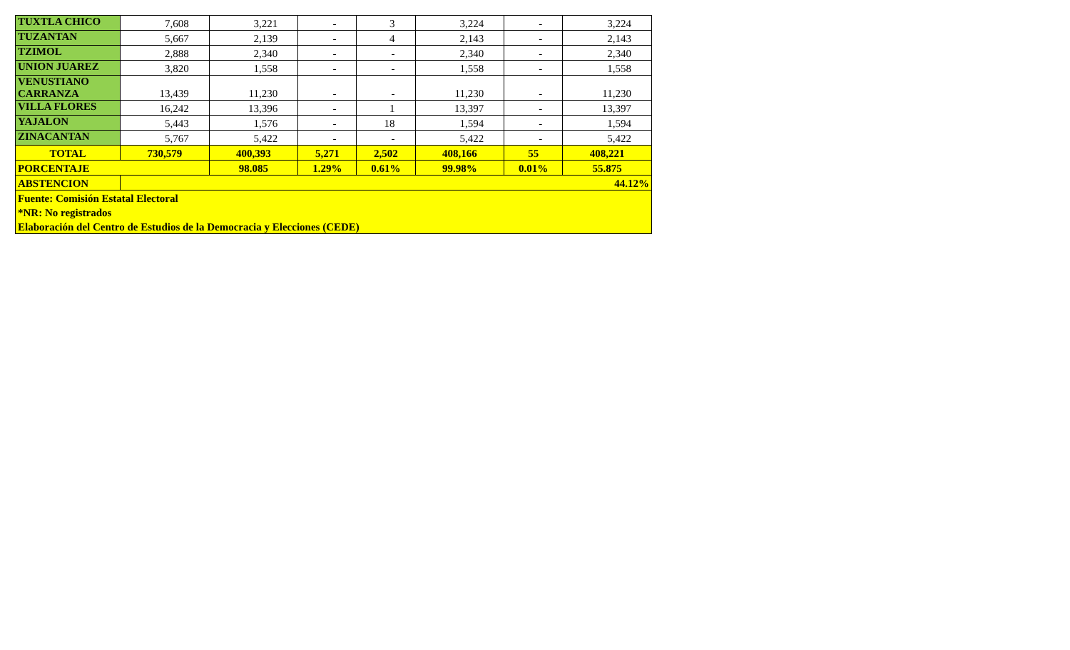| TUXTLA CHICO | 7,608 | 3,221 | - | 3 | 3,224 | - | 3,224 |
| TUZANTAN | 5,667 | 2,139 | - | 4 | 2,143 | - | 2,143 |
| TZIMOL | 2,888 | 2,340 | - | - | 2,340 | - | 2,340 |
| UNION JUAREZ | 3,820 | 1,558 | - | - | 1,558 | - | 1,558 |
| VENUSTIANO CARRANZA | 13,439 | 11,230 | - | - | 11,230 | - | 11,230 |
| VILLA FLORES | 16,242 | 13,396 | - | 1 | 13,397 | - | 13,397 |
| YAJALON | 5,443 | 1,576 | - | 18 | 1,594 | - | 1,594 |
| ZINACANTAN | 5,767 | 5,422 | - | - | 5,422 | - | 5,422 |
| TOTAL | 730,579 | 400,393 | 5,271 | 2,502 | 408,166 | 55 | 408,221 |
| PORCENTAJE | | 98.085 | 1.29% | 0.61% | 99.98% | 0.01% | 55.875 |
| ABSTENCION | 44.12% | | | | | | |
| Fuente: Comisión Estatal Electoral | | | | | | | |
| *NR: No registrados | | | | | | | |
| Elaboración del Centro de Estudios de la Democracia y Elecciones (CEDE) | | | | | | | |